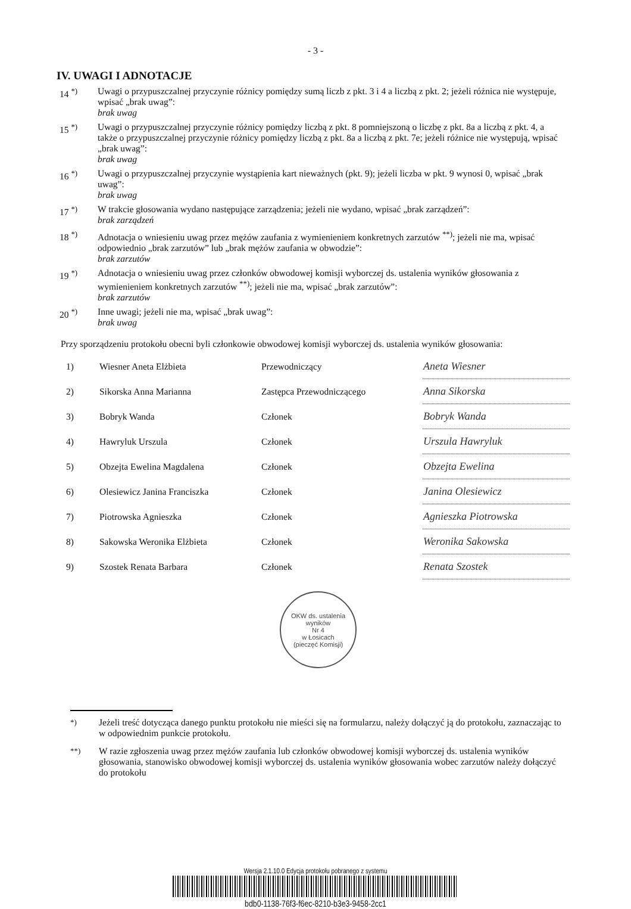- 3 -
IV. UWAGI I ADNOTACJE
14 <sup>*)</sup> Uwagi o przypuszczalnej przyczynie różnicy pomiędzy sumą liczb z pkt. 3 i 4 a liczbą z pkt. 2; jeżeli różnica nie występuje, wpisać „brak uwag”:
brak uwag
15 <sup>*)</sup> Uwagi o przypuszczalnej przyczynie różnicy pomiędzy liczbą z pkt. 8 pomniejszoną o liczbę z pkt. 8a a liczbą z pkt. 4, a także o przypuszczalnej przyczynie różnicy pomiędzy liczbą z pkt. 8a a liczbą z pkt. 7e; jeżeli różnice nie występują, wpisać „brak uwag”:
brak uwag
16 <sup>*)</sup> Uwagi o przypuszczalnej przyczynie wystąpienia kart nieważnych (pkt. 9); jeżeli liczba w pkt. 9 wynosi 0, wpisać „brak uwag”:
brak uwag
17 <sup>*)</sup> W trakcie głosowania wydano następujące zarządzenia; jeżeli nie wydano, wpisać „brak zarządzeń”:
brak zarządzeń
18 <sup>*)</sup> Adnotacja o wniesieniu uwag przez mężów zaufania z wymienieniem konkretnych zarzutów <sup>**)</sup>; jeżeli nie ma, wpisać odpowiednio „brak zarzutów” lub „brak mężów zaufania w obwodzie”:
brak zarzutów
19 <sup>*)</sup> Adnotacja o wniesieniu uwag przez członków obwodowej komisji wyborczej ds. ustalenia wyników głosowania z wymienieniem konkretnych zarzutów <sup>**)</sup>; jeżeli nie ma, wpisać „brak zarzutów”:
brak zarzutów
20 <sup>*)</sup> Inne uwagi; jeżeli nie ma, wpisać „brak uwag”:
brak uwag
Przy sporządzeniu protokołu obecni byli członkowie obwodowej komisji wyborczej ds. ustalenia wyników głosowania:
| 1) | Wiesner Aneta Elżbieta | Przewodniczący | Aneta Wiesner |
| 2) | Sikorska Anna Marianna | Zastępca Przewodniczącego | Anna Sikorska |
| 3) | Bobryk Wanda | Członek | Bobryk Wanda |
| 4) | Hawryluk Urszula | Członek | Urszula Hawryluk |
| 5) | Obzejta Ewelina Magdalena | Członek | Obzejta Ewelina |
| 6) | Olesiewicz Janina Franciszka | Członek | Janina Olesiewicz |
| 7) | Piotrowska Agnieszka | Członek | Agnieszka Piotrowska |
| 8) | Sakowska Weronika Elżbieta | Członek | Weronika Sakowska |
| 9) | Szostek Renata Barbara | Członek | Renata Szostek |
OKW ds. ustalenia wyników
Nr 4
w Łosicach
(pieczęć Komisji)
<sup>*)</sup> Jeżeli treść dotycząca danego punktu protokołu nie mieści się na formularzu, należy dołączyć ją do protokołu, zaznaczając to w odpowiednim punkcie protokołu.
<sup>**)</sup> W razie zgłoszenia uwag przez mężów zaufania lub członków obwodowej komisji wyborczej ds. ustalenia wyników głosowania, stanowisko obwodowej komisji wyborczej ds. ustalenia wyników głosowania wobec zarzutów należy dołączyć do protokołu
Wersja 2.1.10.0 Edycja protokołu pobranego z systemu
bdb0-1138-76f3-f6ec-8210-b3e3-9458-2cc1